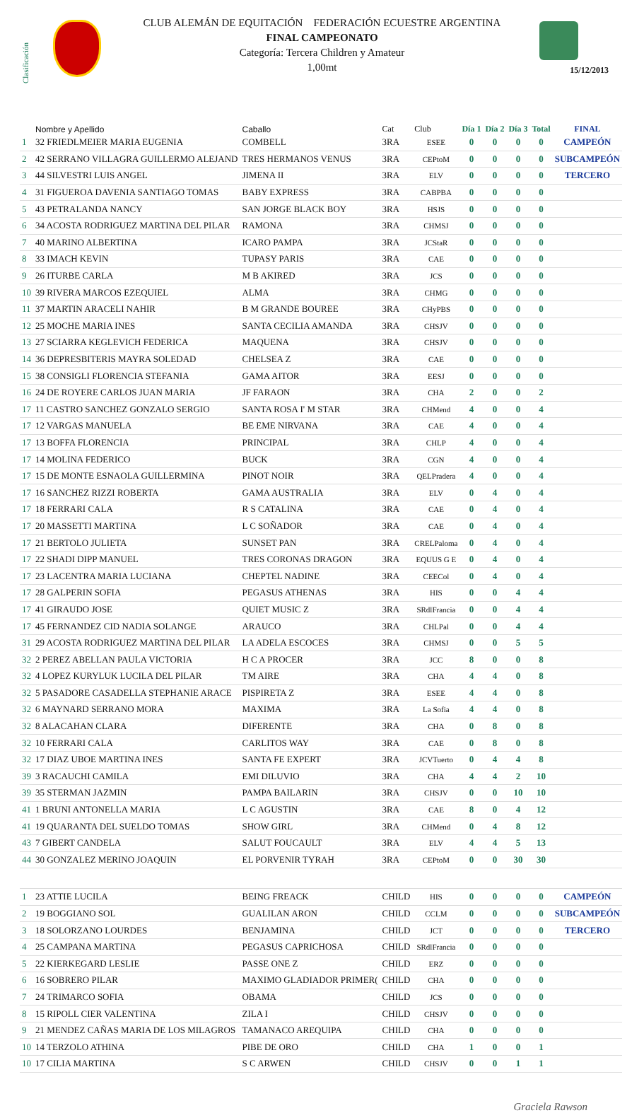Clasificación
CLUB ALEMÁN DE EQUITACIÓN FEDERACIÓN ECUESTRE ARGENTINA
FINAL CAMPEONATO
Categoría: Tercera Children y Amateur
1,00mt
15/12/2013
| | Nombre y Apellido | Caballo | Cat | Club | Día 1 | Día 2 | Día 3 | Total | FINAL |
| --- | --- | --- | --- | --- | --- | --- | --- | --- | --- |
| 1 | 32 FRIEDLMEIER MARIA EUGENIA | COMBELL | 3RA | ESEE | 0 | 0 | 0 | 0 | CAMPEÓN |
| 2 | 42 SERRANO VILLAGRA GUILLERMO ALEJAND | TRES HERMANOS VENUS | 3RA | CEPtoM | 0 | 0 | 0 | 0 | SUBCAMPEÓN |
| 3 | 44 SILVESTRI LUIS ANGEL | JIMENA II | 3RA | ELV | 0 | 0 | 0 | 0 | TERCERO |
| 4 | 31 FIGUEROA DAVENIA SANTIAGO TOMAS | BABY EXPRESS | 3RA | CABPBA | 0 | 0 | 0 | 0 | |
| 5 | 43 PETRALANDA NANCY | SAN JORGE BLACK BOY | 3RA | HSJS | 0 | 0 | 0 | 0 | |
| 6 | 34 ACOSTA RODRIGUEZ MARTINA DEL PILAR | RAMONA | 3RA | CHMSJ | 0 | 0 | 0 | 0 | |
| 7 | 40 MARINO ALBERTINA | ICARO PAMPA | 3RA | JCStaR | 0 | 0 | 0 | 0 | |
| 8 | 33 IMACH KEVIN | TUPASY PARIS | 3RA | CAE | 0 | 0 | 0 | 0 | |
| 9 | 26 ITURBE CARLA | M B AKIRED | 3RA | JCS | 0 | 0 | 0 | 0 | |
| 10 | 39 RIVERA MARCOS EZEQUIEL | ALMA | 3RA | CHMG | 0 | 0 | 0 | 0 | |
| 11 | 37 MARTIN ARACELI NAHIR | B M GRANDE BOUREE | 3RA | CHyPBS | 0 | 0 | 0 | 0 | |
| 12 | 25 MOCHE MARIA INES | SANTA CECILIA AMANDA | 3RA | CHSJV | 0 | 0 | 0 | 0 | |
| 13 | 27 SCIARRA KEGLEVICH FEDERICA | MAQUENA | 3RA | CHSJV | 0 | 0 | 0 | 0 | |
| 14 | 36 DEPRESBITERIS MAYRA SOLEDAD | CHELSEA Z | 3RA | CAE | 0 | 0 | 0 | 0 | |
| 15 | 38 CONSIGLI FLORENCIA STEFANIA | GAMA AITOR | 3RA | EESJ | 0 | 0 | 0 | 0 | |
| 16 | 24 DE ROYERE CARLOS JUAN MARIA | JF FARAON | 3RA | CHA | 2 | 0 | 0 | 2 | |
| 17 | 11 CASTRO SANCHEZ GONZALO SERGIO | SANTA ROSA I' M STAR | 3RA | CHMend | 4 | 0 | 0 | 4 | |
| 17 | 12 VARGAS MANUELA | BE EME NIRVANA | 3RA | CAE | 4 | 0 | 0 | 4 | |
| 17 | 13 BOFFA FLORENCIA | PRINCIPAL | 3RA | CHLP | 4 | 0 | 0 | 4 | |
| 17 | 14 MOLINA FEDERICO | BUCK | 3RA | CGN | 4 | 0 | 0 | 4 | |
| 17 | 15 DE MONTE ESNAOLA GUILLERMINA | PINOT NOIR | 3RA | QELPradera | 4 | 0 | 0 | 4 | |
| 17 | 16 SANCHEZ RIZZI ROBERTA | GAMA AUSTRALIA | 3RA | ELV | 0 | 4 | 0 | 4 | |
| 17 | 18 FERRARI CALA | R S CATALINA | 3RA | CAE | 0 | 4 | 0 | 4 | |
| 17 | 20 MASSETTI MARTINA | L C SOÑADOR | 3RA | CAE | 0 | 4 | 0 | 4 | |
| 17 | 21 BERTOLO JULIETA | SUNSET PAN | 3RA | CRELPaloma | 0 | 4 | 0 | 4 | |
| 17 | 22 SHADI DIPP MANUEL | TRES CORONAS DRAGON | 3RA | EQUUS G E | 0 | 4 | 0 | 4 | |
| 17 | 23 LACENTRA MARIA LUCIANA | CHEPTEL NADINE | 3RA | CEECol | 0 | 4 | 0 | 4 | |
| 17 | 28 GALPERIN SOFIA | PEGASUS ATHENAS | 3RA | HIS | 0 | 0 | 4 | 4 | |
| 17 | 41 GIRAUDO JOSE | QUIET MUSIC Z | 3RA | SRdlFrancia | 0 | 0 | 4 | 4 | |
| 17 | 45 FERNANDEZ CID NADIA SOLANGE | ARAUCO | 3RA | CHLPal | 0 | 0 | 4 | 4 | |
| 31 | 29 ACOSTA RODRIGUEZ MARTINA DEL PILAR | LA ADELA ESCOCES | 3RA | CHMSJ | 0 | 0 | 5 | 5 | |
| 32 | 2 PEREZ ABELLAN PAULA VICTORIA | H C A PROCER | 3RA | JCC | 8 | 0 | 0 | 8 | |
| 32 | 4 LOPEZ KURYLUK LUCILA DEL PILAR | TM AIRE | 3RA | CHA | 4 | 4 | 0 | 8 | |
| 32 | 5 PASADORE CASADELLA STEPHANIE ARACE | PISPIRETA Z | 3RA | ESEE | 4 | 4 | 0 | 8 | |
| 32 | 6 MAYNARD SERRANO MORA | MAXIMA | 3RA | La Sofia | 4 | 4 | 0 | 8 | |
| 32 | 8 ALACAHAN CLARA | DIFERENTE | 3RA | CHA | 0 | 8 | 0 | 8 | |
| 32 | 10 FERRARI CALA | CARLITOS WAY | 3RA | CAE | 0 | 8 | 0 | 8 | |
| 32 | 17 DIAZ UBOE MARTINA INES | SANTA FE EXPERT | 3RA | JCVTuerto | 0 | 4 | 4 | 8 | |
| 39 | 3 RACAUCHI CAMILA | EMI DILUVIO | 3RA | CHA | 4 | 4 | 2 | 10 | |
| 39 | 35 STERMAN JAZMIN | PAMPA BAILARIN | 3RA | CHSJV | 0 | 0 | 10 | 10 | |
| 41 | 1 BRUNI ANTONELLA MARIA | L C AGUSTIN | 3RA | CAE | 8 | 0 | 4 | 12 | |
| 41 | 19 QUARANTA DEL SUELDO TOMAS | SHOW GIRL | 3RA | CHMend | 0 | 4 | 8 | 12 | |
| 43 | 7 GIBERT CANDELA | SALUT FOUCAULT | 3RA | ELV | 4 | 4 | 5 | 13 | |
| 44 | 30 GONZALEZ MERINO JOAQUIN | EL PORVENIR TYRAH | 3RA | CEPtoM | 0 | 0 | 30 | 30 | |
| 1 | 23 ATTIE LUCILA | BEING FREACK | CHILD | HIS | 0 | 0 | 0 | 0 | CAMPEÓN |
| 2 | 19 BOGGIANO SOL | GUALILAN ARON | CHILD | CCLM | 0 | 0 | 0 | 0 | SUBCAMPEÓN |
| 3 | 18 SOLORZANO LOURDES | BENJAMINA | CHILD | JCT | 0 | 0 | 0 | 0 | TERCERO |
| 4 | 25 CAMPANA MARTINA | PEGASUS CAPRICHOSA | CHILD | SRdlFrancia | 0 | 0 | 0 | 0 | |
| 5 | 22 KIERKEGARD LESLIE | PASSE ONE Z | CHILD | ERZ | 0 | 0 | 0 | 0 | |
| 6 | 16 SOBRERO PILAR | MAXIMO GLADIADOR PRIMER( | CHILD | CHA | 0 | 0 | 0 | 0 | |
| 7 | 24 TRIMARCO SOFIA | OBAMA | CHILD | JCS | 0 | 0 | 0 | 0 | |
| 8 | 15 RIPOLL CIER VALENTINA | ZILA I | CHILD | CHSJV | 0 | 0 | 0 | 0 | |
| 9 | 21 MENDEZ CAÑAS MARIA DE LOS MILAGROS | TAMANACO AREQUIPA | CHILD | CHA | 0 | 0 | 0 | 0 | |
| 10 | 14 TERZOLO ATHINA | PIBE DE ORO | CHILD | CHA | 1 | 0 | 0 | 1 | |
| 10 | 17 CILIA MARTINA | S C ARWEN | CHILD | CHSJV | 0 | 0 | 1 | 1 | |
Graciela Rawson